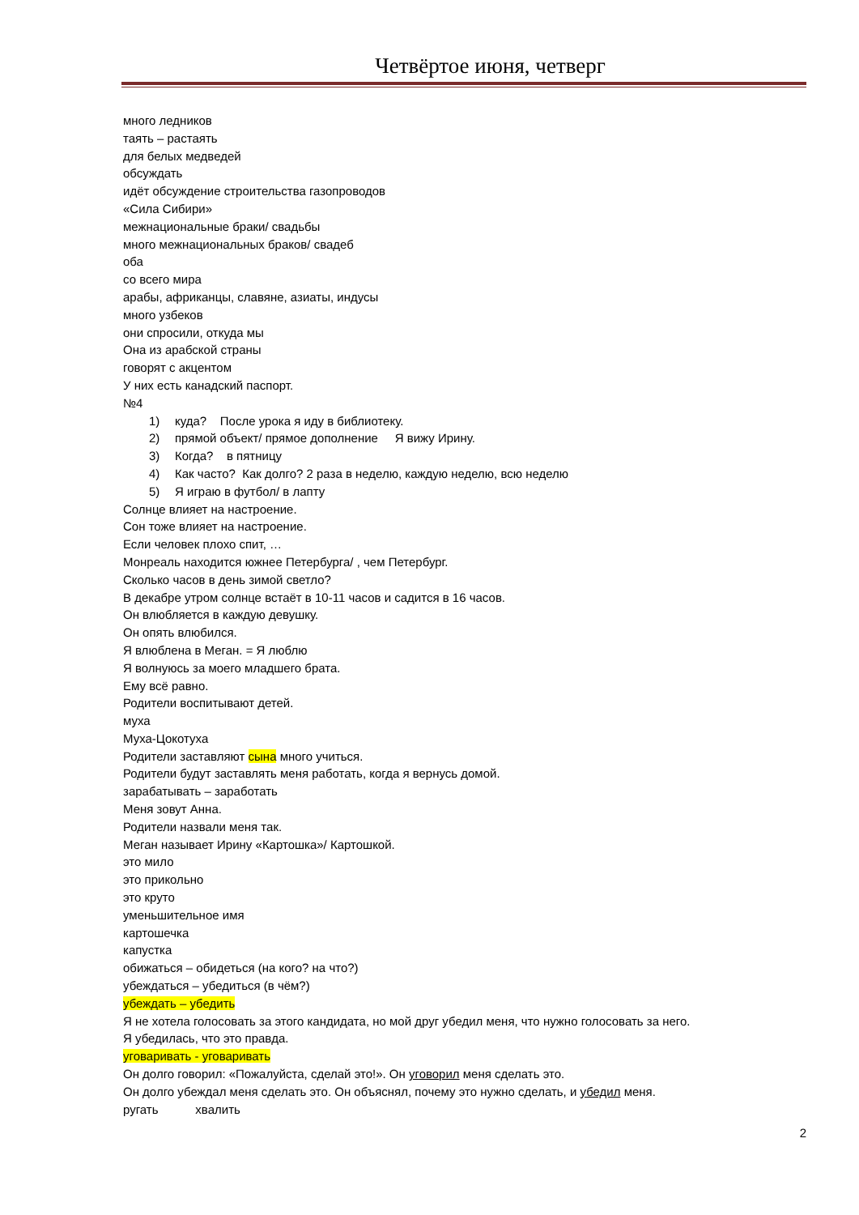Четвёртое июня, четверг
много ледников
таять – растаять
для белых медведей
обсуждать
идёт обсуждение строительства газопроводов
«Сила Сибири»
межнациональные браки/ свадьбы
много межнациональных браков/ свадеб
оба
со всего мира
арабы, африканцы, славяне, азиаты, индусы
много узбеков
они спросили, откуда мы
Она из арабской страны
говорят с акцентом
У них есть канадский паспорт.
№4
1) куда? После урока я иду в библиотеку.
2) прямой объект/ прямое дополнение Я вижу Ирину.
3) Когда? в пятницу
4) Как часто? Как долго? 2 раза в неделю, каждую неделю, всю неделю
5) Я играю в футбол/ в лапту
Солнце влияет на настроение.
Сон тоже влияет на настроение.
Если человек плохо спит, …
Монреаль находится южнее Петербурга/ , чем Петербург.
Сколько часов в день зимой светло?
В декабре утром солнце встаёт в 10-11 часов и садится в 16 часов.
Он влюбляется в каждую девушку.
Он опять влюбился.
Я влюблена в Меган. = Я люблю
Я волнуюсь за моего младшего брата.
Ему всё равно.
Родители воспитывают детей.
муха
Муха-Цокотуха
Родители заставляют сына много учиться.
Родители будут заставлять меня работать, когда я вернусь домой.
зарабатывать – заработать
Меня зовут Анна.
Родители назвали меня так.
Меган называет Ирину «Картошка»/ Картошкой.
это мило
это прикольно
это круто
уменьшительное имя
картошечка
капустка
обижаться – обидеться (на кого? на что?)
убеждаться – убедиться (в чём?)
убеждать – убедить
Я не хотела голосовать за этого кандидата, но мой друг убедил меня, что нужно голосовать за него.
Я убедилась, что это правда.
уговаривать - уговаривать
Он долго говорил: «Пожалуйста, сделай это!». Он уговорил меня сделать это.
Он долго убеждал меня сделать это. Он объяснял, почему это нужно сделать, и убедил меня.
ругать хвалить
2